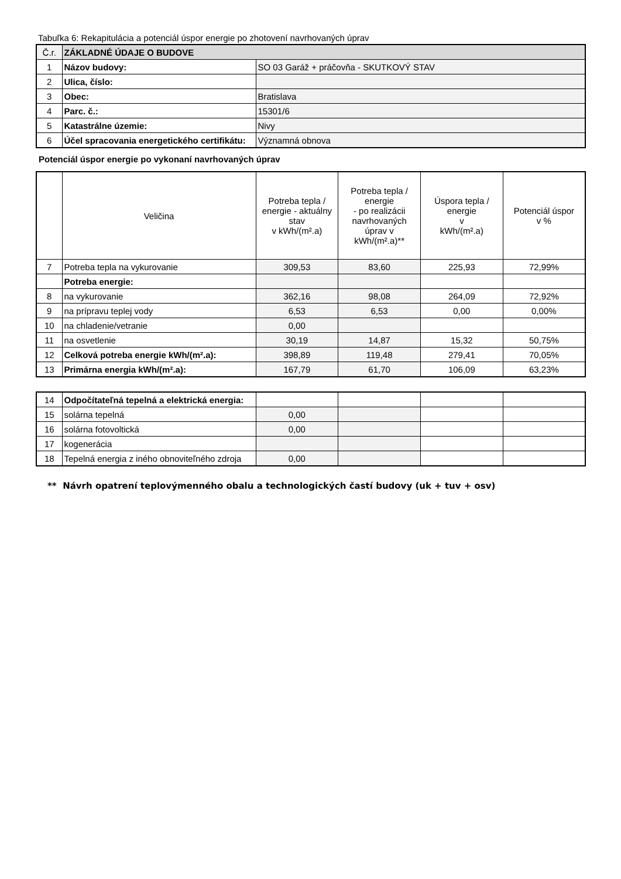Tabuľka 6: Rekapitulácia a potenciál úspor energie po zhotovení navrhovaných úprav
| Č.r. | ZÁKLADNÉ ÚDAJE O BUDOVE | |
| 1 | Názov budovy: | SO 03 Garáž + práčovňa - SKUTKOVÝ STAV |
| 2 | Ulica, číslo: | |
| 3 | Obec: | Bratislava |
| 4 | Parc. č.: | 15301/6 |
| 5 | Katastrálne územie: | Nivy |
| 6 | Účel spracovania energetického certifikátu: | Významná obnova |
Potenciál úspor energie po vykonaní navrhovaných úprav
| | Veličina | Potreba tepla / energie - aktuálny stav v kWh/(m².a) | Potreba tepla / energie - po realizácii navrhovaných úprav v kWh/(m².a)** | Úspora tepla / energie v kWh/(m².a) | Potenciál úspor v % |
| 7 | Potreba tepla na vykurovanie | 309,53 | 83,60 | 225,93 | 72,99% |
| | Potreba energie: | | | | |
| 8 | na vykurovanie | 362,16 | 98,08 | 264,09 | 72,92% |
| 9 | na prípravu teplej vody | 6,53 | 6,53 | 0,00 | 0,00% |
| 10 | na chladenie/vetranie | 0,00 | | | |
| 11 | na osvetlenie | 30,19 | 14,87 | 15,32 | 50,75% |
| 12 | Celková potreba energie kWh/(m².a): | 398,89 | 119,48 | 279,41 | 70,05% |
| 13 | Primárna energia kWh/(m².a): | 167,79 | 61,70 | 106,09 | 63,23% |
| 14 | Odpočítateľná tepelná a elektrická energia: | | | | |
| 15 | solárna tepelná | 0,00 | | | |
| 16 | solárna fotovoltická | 0,00 | | | |
| 17 | kogenerácia | | | | |
| 18 | Tepelná energia z iného obnoviteľného zdroja | 0,00 | | | |
** Návrh opatrení teplovýmenného obalu a technologických častí budovy (uk + tuv + osv)